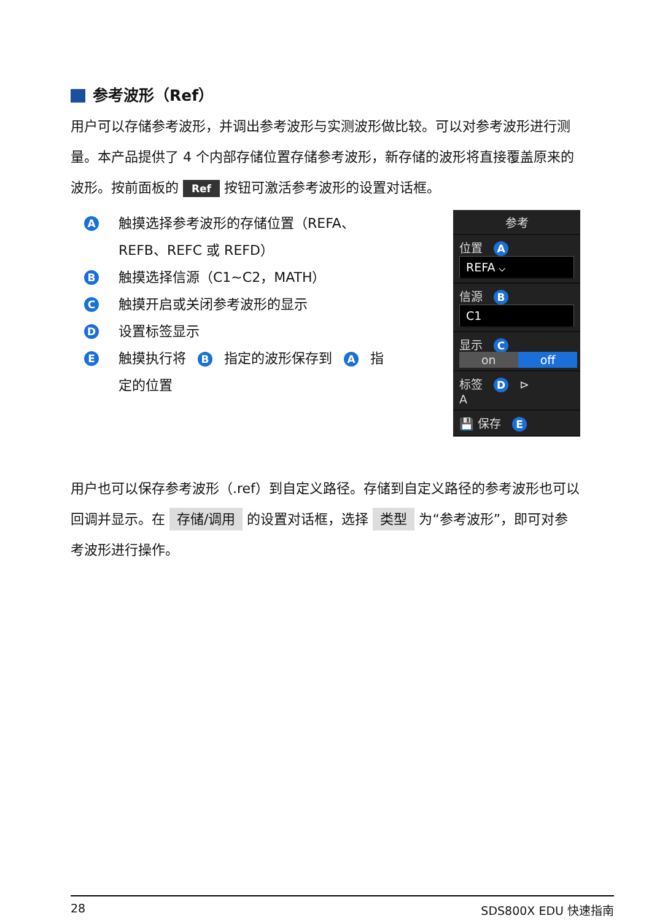参考波形（Ref）
用户可以存储参考波形，并调出参考波形与实测波形做比较。可以对参考波形进行测量。本产品提供了 4 个内部存储位置存储参考波形，新存储的波形将直接覆盖原来的波形。按前面板的 Ref 按钮可激活参考波形的设置对话框。
A触摸选择参考波形的存储位置（REFA、REFB、REFC 或 REFD）
B触摸选择信源（C1~C2，MATH）
C触摸开启或关闭参考波形的显示
D设置标签显示
E触摸执行将 B 指定的波形保存到 A 指定的位置
参考
位置 A
REFA ⌵
信源 B
C1
显示 C
on off
标签 D ⊳
A
💾 保存 E
用户也可以保存参考波形（.ref）到自定义路径。存储到自定义路径的参考波形也可以回调并显示。在 存储/调用 的设置对话框，选择 类型 为“参考波形”，即可对参考波形进行操作。
28 SDS800X EDU 快速指南